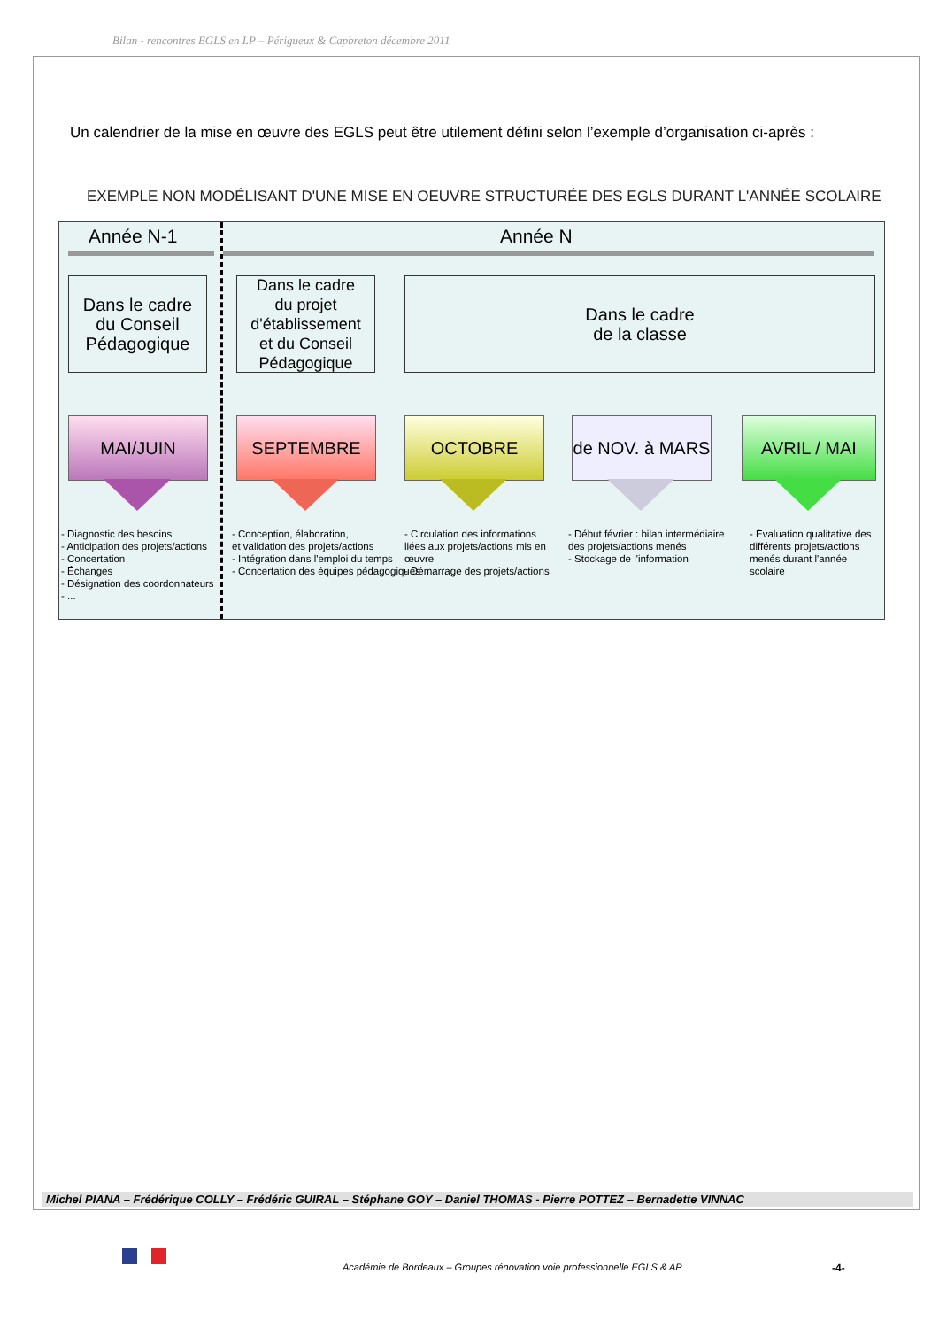Bilan - rencontres EGLS en LP – Périgueux & Capbreton décembre 2011
Un calendrier de la mise en œuvre des EGLS peut être utilement défini selon l’exemple d’organisation ci-après :
EXEMPLE NON MODÉLISANT D'UNE MISE EN OEUVRE STRUCTURÉE DES EGLS DURANT L'ANNÉE SCOLAIRE
Année N-1 Année N
Dans le cadre
du Conseil
Pédagogique
Dans le cadre
du projet
d'établissement
et du Conseil
Pédagogique
Dans le cadre
de la classe
MAI/JUIN SEPTEMBRE OCTOBRE
de NOV. à MARS
AVRIL / MAI
- Diagnostic des besoins
- Anticipation des projets/actions
- Concertation
- Échanges
- Désignation des coordonnateurs
- ...
- Conception, élaboration,
et validation des projets/actions
- Intégration dans l'emploi du temps
- Concertation des équipes pédagogiques
- Circulation des informations liées aux projets/actions mis en œuvre
- Démarrage des projets/actions
- Début février : bilan intermédiaire des projets/actions menés
- Stockage de l'information
- Évaluation qualitative des différents projets/actions menés durant l'année scolaire
Michel PIANA – Frédérique COLLY – Frédéric GUIRAL – Stéphane GOY – Daniel THOMAS - Pierre POTTEZ – Bernadette VINNAC
Académie de Bordeaux – Groupes rénovation voie professionnelle EGLS & AP
-4-